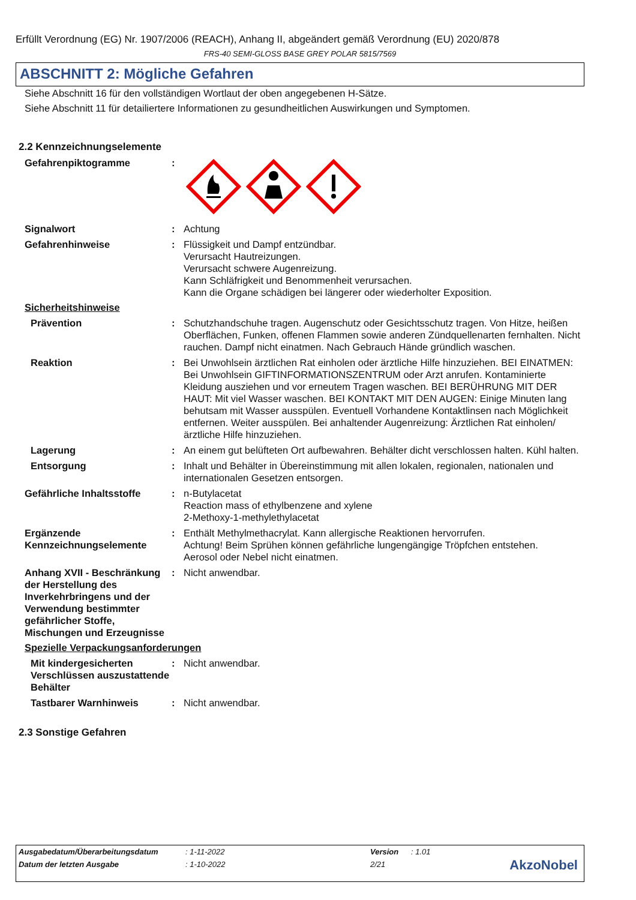Erfüllt Verordnung (EG) Nr. 1907/2006 (REACH), Anhang II, abgeändert gemäß Verordnung (EU) 2020/878
FRS-40 SEMI-GLOSS BASE GREY POLAR 5815/7569
ABSCHNITT 2: Mögliche Gefahren
Siehe Abschnitt 16 für den vollständigen Wortlaut der oben angegebenen H-Sätze.
Siehe Abschnitt 11 für detailiertere Informationen zu gesundheitlichen Auswirkungen und Symptomen.
2.2 Kennzeichnungselemente
Gefahrenpiktogramme :
Signalwort : Achtung
Gefahrenhinweise : Flüssigkeit und Dampf entzündbar.
Verursacht Hautreizungen.
Verursacht schwere Augenreizung.
Kann Schläfrigkeit und Benommenheit verursachen.
Kann die Organe schädigen bei längerer oder wiederholter Exposition.
Sicherheitshinweise
Prävention : Schutzhandschuhe tragen. Augenschutz oder Gesichtsschutz tragen. Von Hitze, heißen Oberflächen, Funken, offenen Flammen sowie anderen Zündquellenarten fernhalten. Nicht rauchen. Dampf nicht einatmen. Nach Gebrauch Hände gründlich waschen.
Reaktion : Bei Unwohlsein ärztlichen Rat einholen oder ärztliche Hilfe hinzuziehen. BEI EINATMEN: Bei Unwohlsein GIFTINFORMATIONSZENTRUM oder Arzt anrufen. Kontaminierte Kleidung ausziehen und vor erneutem Tragen waschen. BEI BERÜHRUNG MIT DER HAUT: Mit viel Wasser waschen. BEI KONTAKT MIT DEN AUGEN: Einige Minuten lang behutsam mit Wasser ausspülen. Eventuell Vorhandene Kontaktlinsen nach Möglichkeit entfernen. Weiter ausspülen. Bei anhaltender Augenreizung: Ärztlichen Rat einholen/ärztliche Hilfe hinzuziehen.
Lagerung : An einem gut belüfteten Ort aufbewahren. Behälter dicht verschlossen halten. Kühl halten.
Entsorgung : Inhalt und Behälter in Übereinstimmung mit allen lokalen, regionalen, nationalen und internationalen Gesetzen entsorgen.
Gefährliche Inhaltsstoffe
: n-Butylacetat
Reaction mass of ethylbenzene and xylene
2-Methoxy-1-methylethylacetat
Ergänzende Kennzeichnungselemente
: Enthält Methylmethacrylat. Kann allergische Reaktionen hervorrufen.
Achtung! Beim Sprühen können gefährliche lungengängige Tröpfchen entstehen.
Aerosol oder Nebel nicht einatmen.
Anhang XVII - Beschränkung der Herstellung des Inverkehrbringens und der Verwendung bestimmter gefährlicher Stoffe, Mischungen und Erzeugnisse
: Nicht anwendbar.
Spezielle Verpackungsanforderungen
Mit kindergesicherten Verschlüssen auszustattende Behälter
: Nicht anwendbar.
Tastbarer Warnhinweis : Nicht anwendbar.
2.3 Sonstige Gefahren
| Ausgabedatum/Überarbeitungsdatum | : 1-11-2022 | Version | : 1.01 |
| Datum der letzten Ausgabe | : 1-10-2022 | 2/21 | |
AkzoNobel